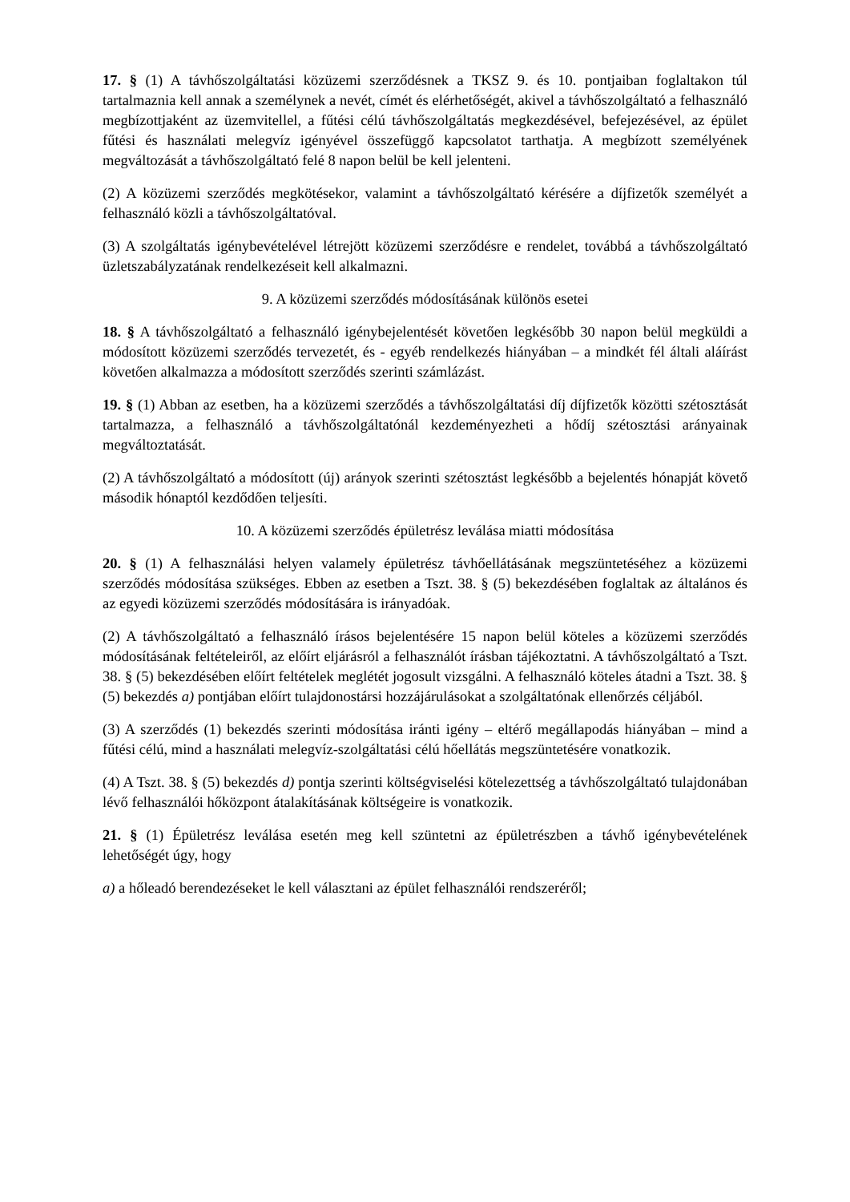17. § (1) A távhőszolgáltatási közüzemi szerződésnek a TKSZ 9. és 10. pontjaiban foglaltakon túl tartalmaznia kell annak a személynek a nevét, címét és elérhetőségét, akivel a távhőszolgáltató a felhasználó megbízottjaként az üzemvitellel, a fűtési célú távhőszolgáltatás megkezdésével, befejezésével, az épület fűtési és használati melegvíz igényével összefüggő kapcsolatot tarthatja. A megbízott személyének megváltozását a távhőszolgáltató felé 8 napon belül be kell jelenteni.
(2) A közüzemi szerződés megkötésekor, valamint a távhőszolgáltató kérésére a díjfizetők személyét a felhasználó közli a távhőszolgáltatóval.
(3) A szolgáltatás igénybevételével létrejött közüzemi szerződésre e rendelet, továbbá a távhőszolgáltató üzletszabályzatának rendelkezéseit kell alkalmazni.
9. A közüzemi szerződés módosításának különös esetei
18. § A távhőszolgáltató a felhasználó igénybejelentését követően legkésőbb 30 napon belül megküldi a módosított közüzemi szerződés tervezetét, és - egyéb rendelkezés hiányában – a mindkét fél általi aláírást követően alkalmazza a módosított szerződés szerinti számlázást.
19. § (1) Abban az esetben, ha a közüzemi szerződés a távhőszolgáltatási díj díjfizetők közötti szétosztását tartalmazza, a felhasználó a távhőszolgáltatónál kezdeményezheti a hődíj szétosztási arányainak megváltoztatását.
(2) A távhőszolgáltató a módosított (új) arányok szerinti szétosztást legkésőbb a bejelentés hónapját követő második hónaptól kezdődően teljesíti.
10. A közüzemi szerződés épületrész leválása miatti módosítása
20. § (1) A felhasználási helyen valamely épületrész távhőellátásának megszüntetéséhez a közüzemi szerződés módosítása szükséges. Ebben az esetben a Tszt. 38. § (5) bekezdésében foglaltak az általános és az egyedi közüzemi szerződés módosítására is irányadóak.
(2) A távhőszolgáltató a felhasználó írásos bejelentésére 15 napon belül köteles a közüzemi szerződés módosításának feltételeiről, az előírt eljárásról a felhasználót írásban tájékoztatni. A távhőszolgáltató a Tszt. 38. § (5) bekezdésében előírt feltételek meglétét jogosult vizsgálni. A felhasználó köteles átadni a Tszt. 38. § (5) bekezdés a) pontjában előírt tulajdonostársi hozzájárulásokat a szolgáltatónak ellenőrzés céljából.
(3) A szerződés (1) bekezdés szerinti módosítása iránti igény – eltérő megállapodás hiányában – mind a fűtési célú, mind a használati melegvíz-szolgáltatási célú hőellátás megszüntetésére vonatkozik.
(4) A Tszt. 38. § (5) bekezdés d) pontja szerinti költségviselési kötelezettség a távhőszolgáltató tulajdonában lévő felhasználói hőközpont átalakításának költségeire is vonatkozik.
21. § (1) Épületrész leválása esetén meg kell szüntetni az épületrészben a távhő igénybevételének lehetőségét úgy, hogy
a) a hőleadó berendezéseket le kell választani az épület felhasználói rendszeréről;